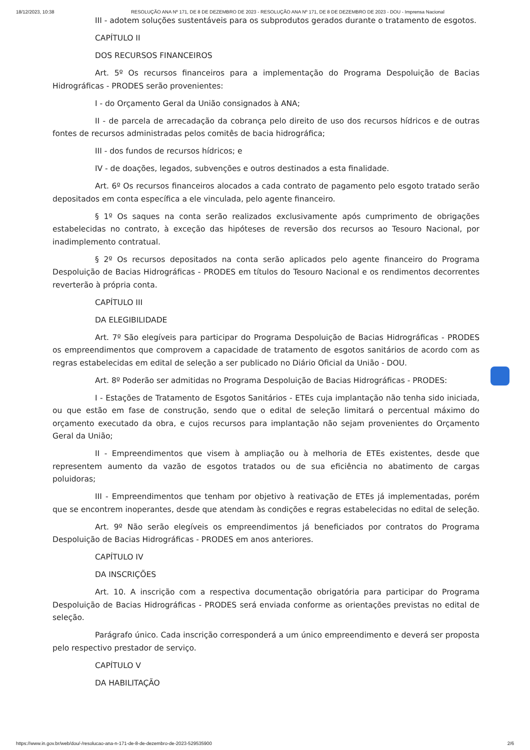18/12/2023, 10:38 RESOLUÇÃO ANA Nº 171, DE 8 DE DEZEMBRO DE 2023 - RESOLUÇÃO ANA Nº 171, DE 8 DE DEZEMBRO DE 2023 - DOU - Imprensa Nacional
III - adotem soluções sustentáveis para os subprodutos gerados durante o tratamento de esgotos.
CAPÍTULO II
DOS RECURSOS FINANCEIROS
Art. 5º Os recursos financeiros para a implementação do Programa Despoluição de Bacias Hidrográficas - PRODES serão provenientes:
I - do Orçamento Geral da União consignados à ANA;
II - de parcela de arrecadação da cobrança pelo direito de uso dos recursos hídricos e de outras fontes de recursos administradas pelos comitês de bacia hidrográfica;
III - dos fundos de recursos hídricos; e
IV - de doações, legados, subvenções e outros destinados a esta finalidade.
Art. 6º Os recursos financeiros alocados a cada contrato de pagamento pelo esgoto tratado serão depositados em conta específica a ele vinculada, pelo agente financeiro.
§ 1º Os saques na conta serão realizados exclusivamente após cumprimento de obrigações estabelecidas no contrato, à exceção das hipóteses de reversão dos recursos ao Tesouro Nacional, por inadimplemento contratual.
§ 2º Os recursos depositados na conta serão aplicados pelo agente financeiro do Programa Despoluição de Bacias Hidrográficas - PRODES em títulos do Tesouro Nacional e os rendimentos decorrentes reverterão à própria conta.
CAPÍTULO III
DA ELEGIBILIDADE
Art. 7º São elegíveis para participar do Programa Despoluição de Bacias Hidrográficas - PRODES os empreendimentos que comprovem a capacidade de tratamento de esgotos sanitários de acordo com as regras estabelecidas em edital de seleção a ser publicado no Diário Oficial da União - DOU.
Art. 8º Poderão ser admitidas no Programa Despoluição de Bacias Hidrográficas - PRODES:
I - Estações de Tratamento de Esgotos Sanitários - ETEs cuja implantação não tenha sido iniciada, ou que estão em fase de construção, sendo que o edital de seleção limitará o percentual máximo do orçamento executado da obra, e cujos recursos para implantação não sejam provenientes do Orçamento Geral da União;
II - Empreendimentos que visem à ampliação ou à melhoria de ETEs existentes, desde que representem aumento da vazão de esgotos tratados ou de sua eficiência no abatimento de cargas poluidoras;
III - Empreendimentos que tenham por objetivo à reativação de ETEs já implementadas, porém que se encontrem inoperantes, desde que atendam às condições e regras estabelecidas no edital de seleção.
Art. 9º Não serão elegíveis os empreendimentos já beneficiados por contratos do Programa Despoluição de Bacias Hidrográficas - PRODES em anos anteriores.
CAPÍTULO IV
DA INSCRIÇÕES
Art. 10. A inscrição com a respectiva documentação obrigatória para participar do Programa Despoluição de Bacias Hidrográficas - PRODES será enviada conforme as orientações previstas no edital de seleção.
Parágrafo único. Cada inscrição corresponderá a um único empreendimento e deverá ser proposta pelo respectivo prestador de serviço.
CAPÍTULO V
DA HABILITAÇÃO
https://www.in.gov.br/web/dou/-/resolucao-ana-n-171-de-8-de-dezembro-de-2023-529535900 2/6